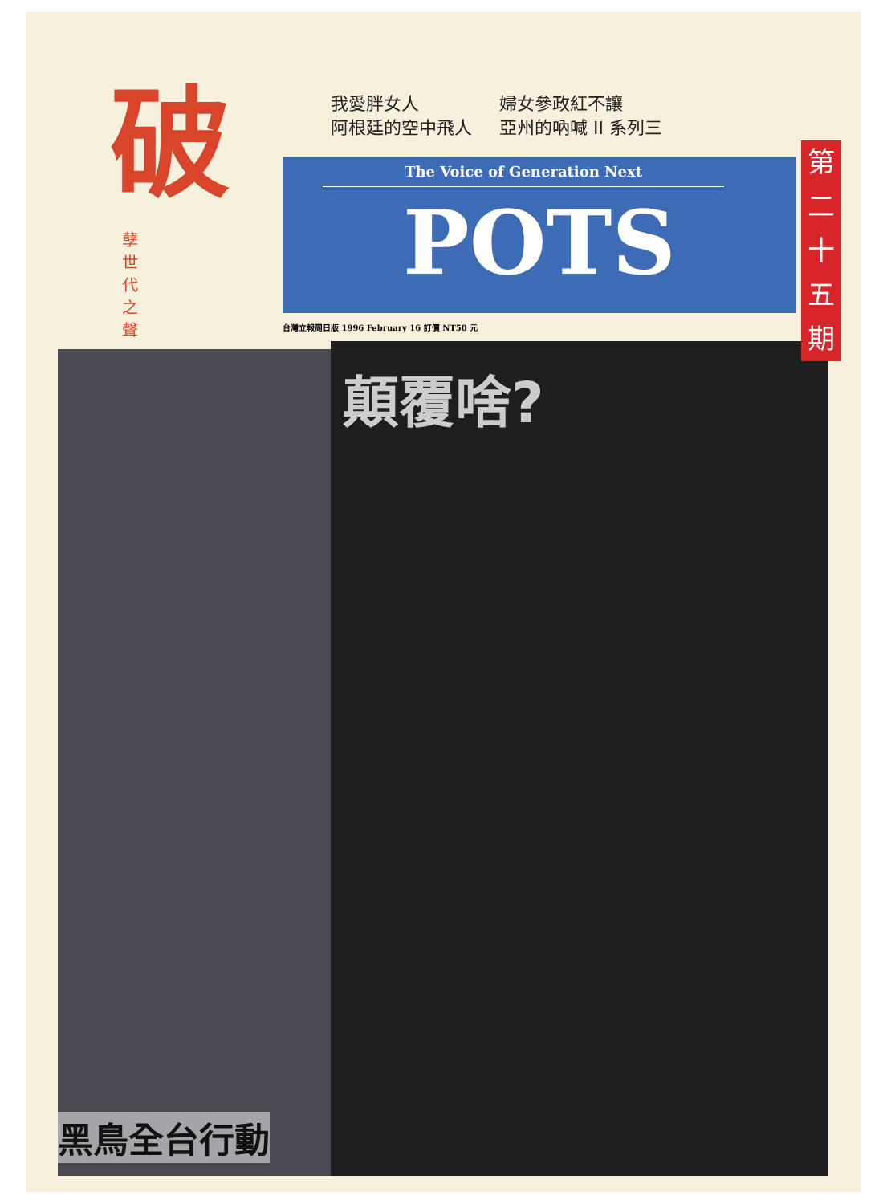破
孽 世 代 之 聲
我愛胖女人
婦女參政紅不讓
阿根廷的空中飛人
亞州的吶喊 II 系列三
The Voice of Generation Next
POTS
第二十五期
台灣立報周日版 1996 February 16 訂價 NT50 元
顛覆啥?
黑鳥全台行動